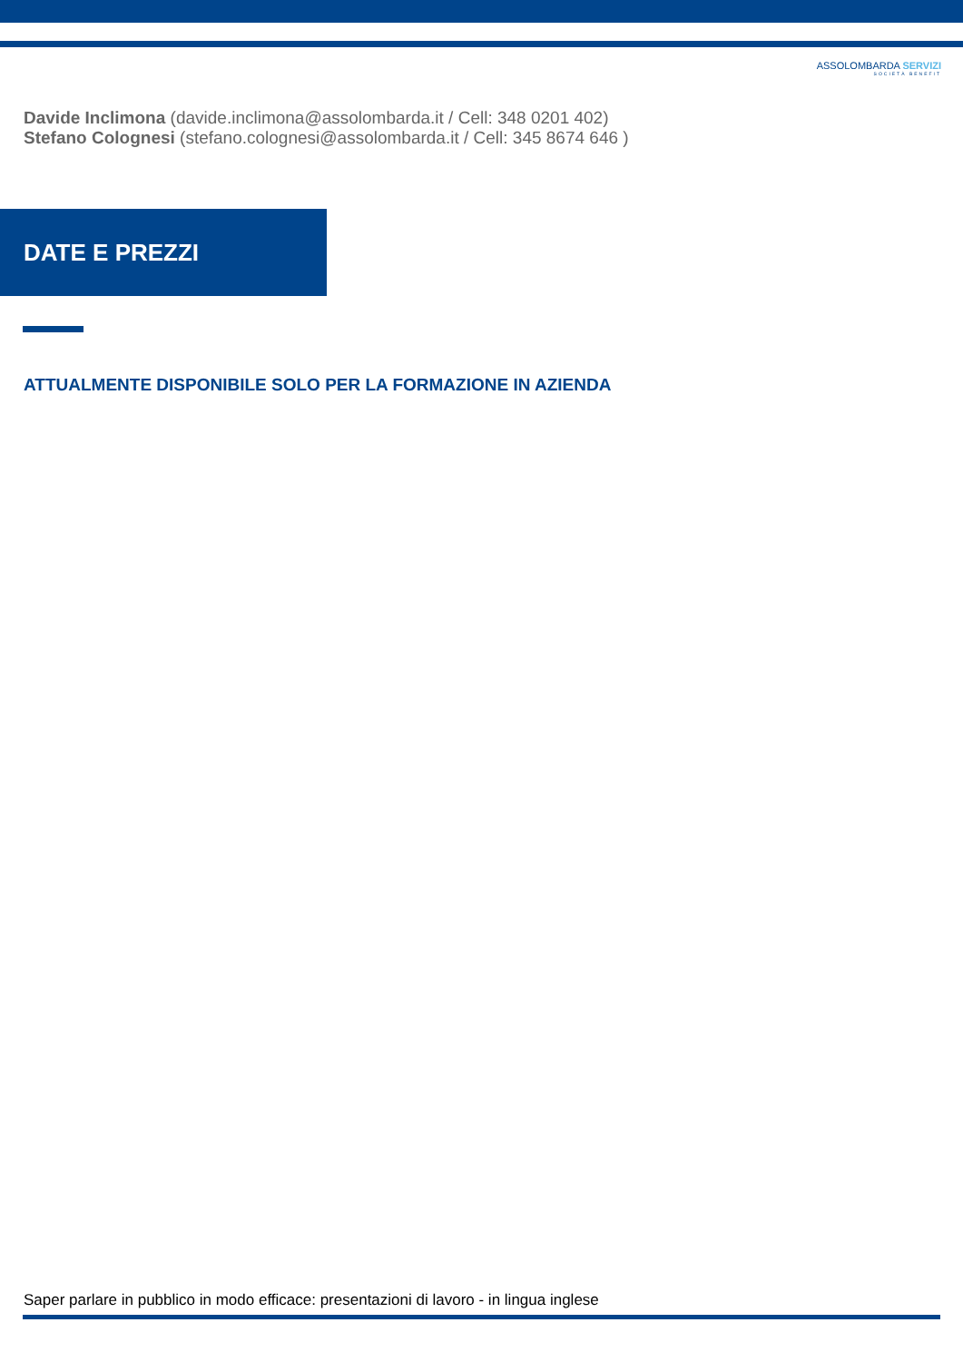ASSOLOMBARDA SERVIZI
SOCIETÀ BENEFIT
Davide Inclimona (davide.inclimona@assolombarda.it / Cell: 348 0201 402)
Stefano Colognesi (stefano.colognesi@assolombarda.it / Cell: 345 8674 646 )
DATE E PREZZI
ATTUALMENTE DISPONIBILE SOLO PER LA FORMAZIONE IN AZIENDA
Saper parlare in pubblico in modo efficace: presentazioni di lavoro - in lingua inglese